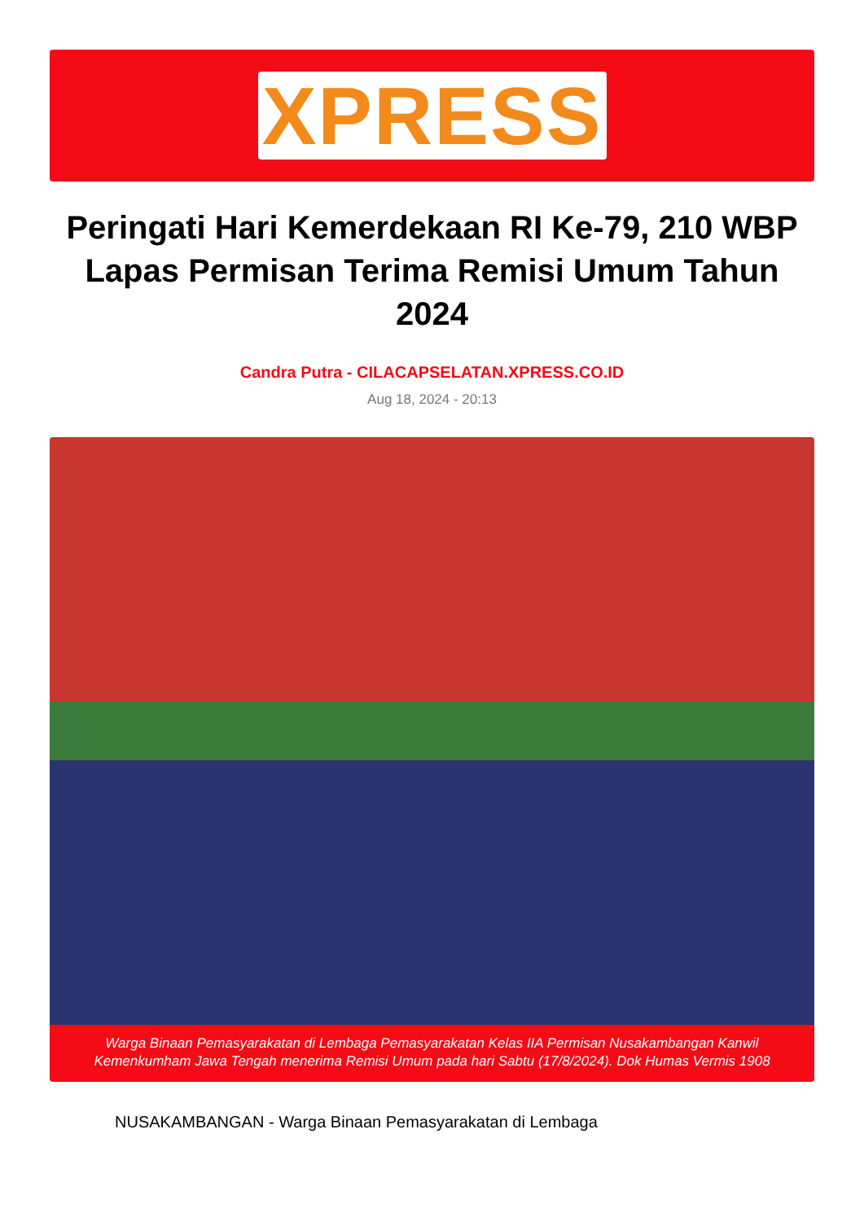XPRESS
Peringati Hari Kemerdekaan RI Ke-79, 210 WBP Lapas Permisan Terima Remisi Umum Tahun 2024
Candra Putra - CILACAPSELATAN.XPRESS.CO.ID
Aug 18, 2024 - 20:13
Warga Binaan Pemasyarakatan di Lembaga Pemasyarakatan Kelas IIA Permisan Nusakambangan Kanwil Kemenkumham Jawa Tengah menerima Remisi Umum pada hari Sabtu (17/8/2024). Dok Humas Vermis 1908
NUSAKAMBANGAN - Warga Binaan Pemasyarakatan di Lembaga